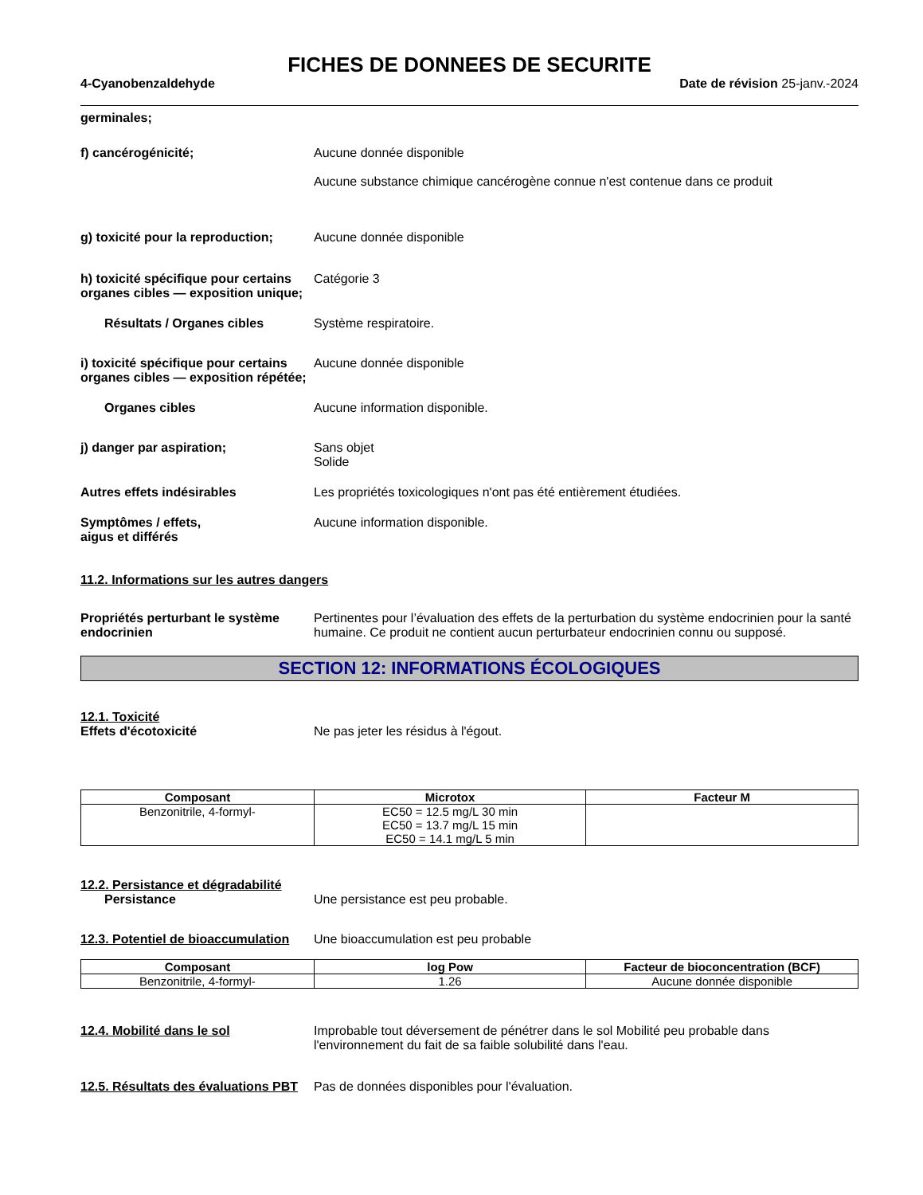FICHES DE DONNEES DE SECURITE
4-Cyanobenzaldehyde Date de révision 25-janv.-2024
germinales;
f) cancérogénicité; Aucune donnée disponible
Aucune substance chimique cancérogène connue n'est contenue dans ce produit
g) toxicité pour la reproduction;
Aucune donnée disponible
h) toxicité spécifique pour certains organes cibles — exposition unique;
Catégorie 3
Résultats / Organes cibles Système respiratoire.
i) toxicité spécifique pour certains organes cibles — exposition répétée;
Aucune donnée disponible
Organes cibles Aucune information disponible.
j) danger par aspiration; Sans objet
Solide
Autres effets indésirables Les propriétés toxicologiques n'ont pas été entièrement étudiées.
Symptômes / effets,
aigus et différés
Aucune information disponible.
11.2. Informations sur les autres dangers
Propriétés perturbant le système endocrinien
Pertinentes pour l’évaluation des effets de la perturbation du système endocrinien pour la santé humaine. Ce produit ne contient aucun perturbateur endocrinien connu ou supposé.
SECTION 12: INFORMATIONS ÉCOLOGIQUES
12.1. Toxicité
Effets d'écotoxicité Ne pas jeter les résidus à l'égout.
| Composant | Microtox | Facteur M |
| --- | --- | --- |
| Benzonitrile, 4-formyl- | EC50 = 12.5 mg/L 30 min EC50 = 13.7 mg/L 15 min EC50 = 14.1 mg/L 5 min | |
12.2. Persistance et dégradabilité
Persistance Une persistance est peu probable.
12.3. Potentiel de bioaccumulation
Une bioaccumulation est peu probable
| Composant | log Pow | Facteur de bioconcentration (BCF) |
| --- | --- | --- |
| Benzonitrile, 4-formyl- | 1.26 | Aucune donnée disponible |
12.4. Mobilité dans le sol Improbable tout déversement de pénétrer dans le sol Mobilité peu probable dans l'environnement du fait de sa faible solubilité dans l'eau.
12.5. Résultats des évaluations PBT
Pas de données disponibles pour l'évaluation.